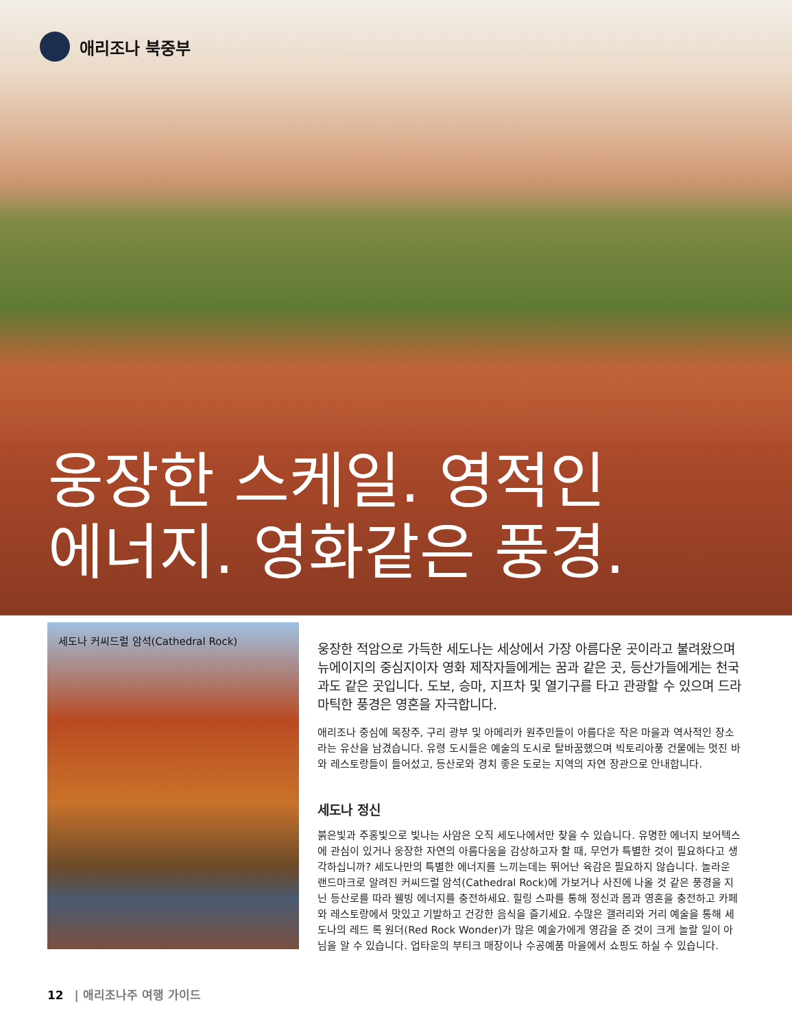애리조나 북중부
웅장한 스케일. 영적인
에너지. 영화같은 풍경.
세도나 커씨드럴 암석(Cathedral Rock)
웅장한 적암으로 가득한 세도나는 세상에서 가장 아름다운 곳이라고 불려왔으며 뉴에이지의 중심지이자 영화 제작자들에게는 꿈과 같은 곳, 등산가들에게는 천국과도 같은 곳입니다. 도보, 승마, 지프차 및 열기구를 타고 관광할 수 있으며 드라마틱한 풍경은 영혼을 자극합니다.
애리조나 중심에 목장주, 구리 광부 및 아메리카 원주민들이 아름다운 작은 마을과 역사적인 장소라는 유산을 남겼습니다. 유령 도시들은 예술의 도시로 탈바꿈했으며 빅토리아풍 건물에는 멋진 바와 레스토랑들이 들어섰고, 등산로와 경치 좋은 도로는 지역의 자연 장관으로 안내합니다.
세도나 정신
붉은빛과 주홍빛으로 빛나는 사암은 오직 세도나에서만 찾을 수 있습니다. 유명한 에너지 보어텍스에 관심이 있거나 웅장한 자연의 아름다움을 감상하고자 할 때, 무언가 특별한 것이 필요하다고 생각하십니까? 세도나만의 특별한 에너지를 느끼는데는 뛰어난 육감은 필요하지 않습니다. 놀라운 랜드마크로 알려진 커씨드럴 암석(Cathedral Rock)에 가보거나 사진에 나올 것 같은 풍경을 지닌 등산로를 따라 웰빙 에너지를 충전하세요. 힐링 스파를 통해 정신과 몸과 영혼을 충전하고 카페와 레스토랑에서 맛있고 기발하고 건강한 음식을 즐기세요. 수많은 갤러리와 거리 예술을 통해 세도나의 레드 록 원더(Red Rock Wonder)가 많은 예술가에게 영감을 준 것이 크게 놀랄 일이 아님을 알 수 있습니다. 업타운의 부티크 매장이나 수공예품 마을에서 쇼핑도 하실 수 있습니다.
12 | 애리조나주 여행 가이드